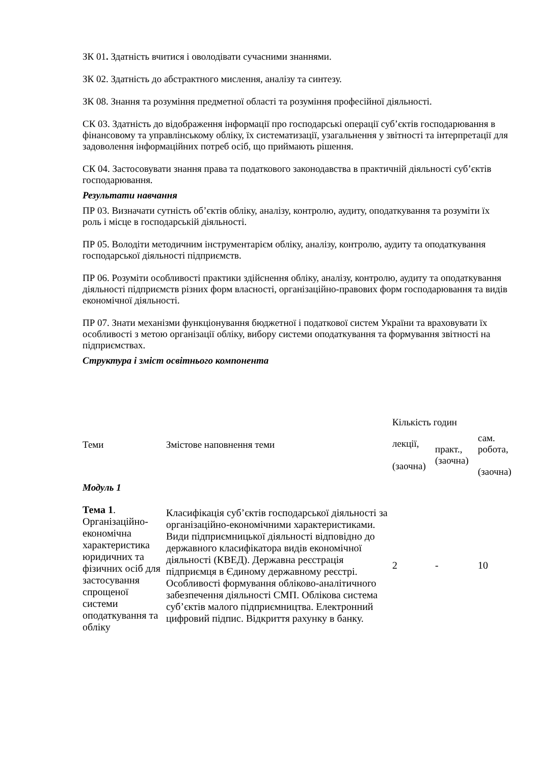ЗК 01. Здатність вчитися і оволодівати сучасними знаннями.
ЗК 02. Здатність до абстрактного мислення, аналізу та синтезу.
ЗК 08. Знання та розуміння предметної області та розуміння професійної діяльності.
СК 03. Здатність до відображення інформації про господарські операції суб’єктів господарювання в фінансовому та управлінському обліку, їх систематизації, узагальнення у звітності та інтерпретації для задоволення інформаційних потреб осіб, що приймають рішення.
СК 04. Застосовувати знання права та податкового законодавства в практичній діяльності суб’єктів господарювання.
Результати навчання
ПР 03. Визначати сутність об’єктів обліку, аналізу, контролю, аудиту, оподаткування та розуміти їх роль і місце в господарській діяльності.
ПР 05. Володіти методичним інструментарієм обліку, аналізу, контролю, аудиту та оподаткування господарської діяльності підприємств.
ПР 06. Розуміти особливості практики здійснення обліку, аналізу, контролю, аудиту та оподаткування діяльності підприємств різних форм власності, організаційно-правових форм господарювання та видів економічної діяльності.
ПР 07. Знати механізми функціонування бюджетної і податкової систем України та враховувати їх особливості з метою організації обліку, вибору системи оподаткування та формування звітності на підприємствах.
Структура і зміст освітнього компонента
| Теми | Змістове наповнення теми | Кількість годин | | |
| | | лекції, (заочна) | практ., (заочна) | сам. робота, (заочна) |
| Модуль 1 | | | | |
| Тема 1 . Організаційно-економічна характеристика юридичних та фізичних осіб для застосування спрощеної системи оподаткування та обліку | Класифікація суб’єктів господарської діяльності за організаційно-економічними характеристиками. Види підприємницької діяльності відповідно до державного класифікатора видів економічної діяльності (КВЕД). Державна реєстрація підприємця в Єдиному державному реєстрі. Особливості формування обліково-аналітичного забезпечення діяльності СМП. Облікова система суб’єктів малого підприємництва. Електронний цифровий підпис. Відкриття рахунку в банку. | 2 | - | 10 |